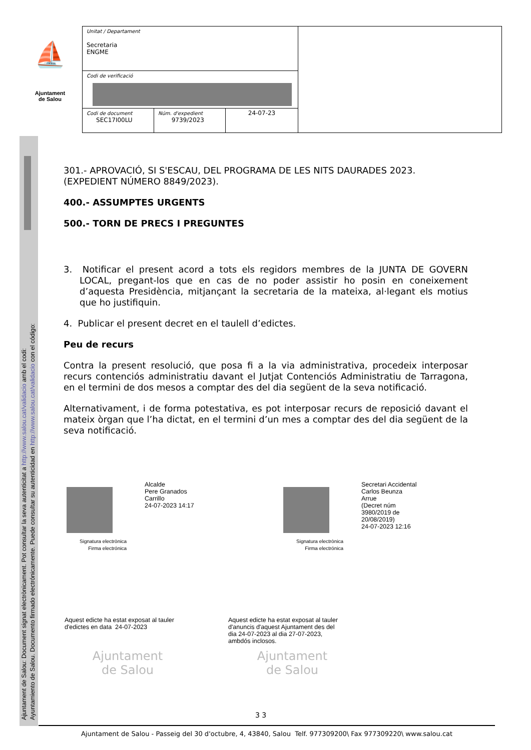Ajuntament de Salou: Document signat electrònicament. Pot consultar la seva autenticitat a http://www.salou.cat/validacio amb el codi:
Ayuntamiento de Salou. Documento firmado electrónicamente. Puede consultar su autenticidad en http://www.salou.cat/validacio con el código:
⛵
Ajuntament
de Salou
| Unitat / Departament Secretaria ENGME | | | |
| Codi de verificació | | | |
| Codi de document SEC17I00LU | Núm. d'expedient 9739/2023 | 24-07-23 | |
301.- APROVACIÓ, SI S'ESCAU, DEL PROGRAMA DE LES NITS DAURADES 2023. (EXPEDIENT NÚMERO 8849/2023).
400.- ASSUMPTES URGENTS
500.- TORN DE PRECS I PREGUNTES
3. Notificar el present acord a tots els regidors membres de la JUNTA DE GOVERN LOCAL, pregant-los que en cas de no poder assistir ho posin en coneixement d’aquesta Presidència, mitjançant la secretaria de la mateixa, al·legant els motius que ho justifiquin.
4. Publicar el present decret en el taulell d’edictes.
Peu de recurs
Contra la present resolució, que posa fi a la via administrativa, procedeix interposar recurs contenciós administratiu davant el Jutjat Contenciós Administratiu de Tarragona, en el termini de dos mesos a comptar des del dia següent de la seva notificació.
Alternativament, i de forma potestativa, es pot interposar recurs de reposició davant el mateix òrgan que l’ha dictat, en el termini d’un mes a comptar des del dia següent de la seva notificació.
Signatura electrònica
Firma electrónica
Alcalde
Pere Granados
Carrillo
24-07-2023 14:17
Signatura electrònica
Firma electrónica
Secretari Accidental
Carlos Beunza
Arrue
(Decret núm
3980/2019 de
20/08/2019)
24-07-2023 12:16
Aquest edicte ha estat exposat al tauler
d'edictes en data 24-07-2023
Aquest edicte ha estat exposat al tauler
d'anuncis d'aquest Ajuntament des del
dia 24-07-2023 al dia 27-07-2023,
ambdós inclosos.
Ajuntament
de Salou
Ajuntament
de Salou
3 3
Ajuntament de Salou - Passeig del 30 d'octubre, 4, 43840, Salou Telf. 977309200\ Fax 977309220\ www.salou.cat